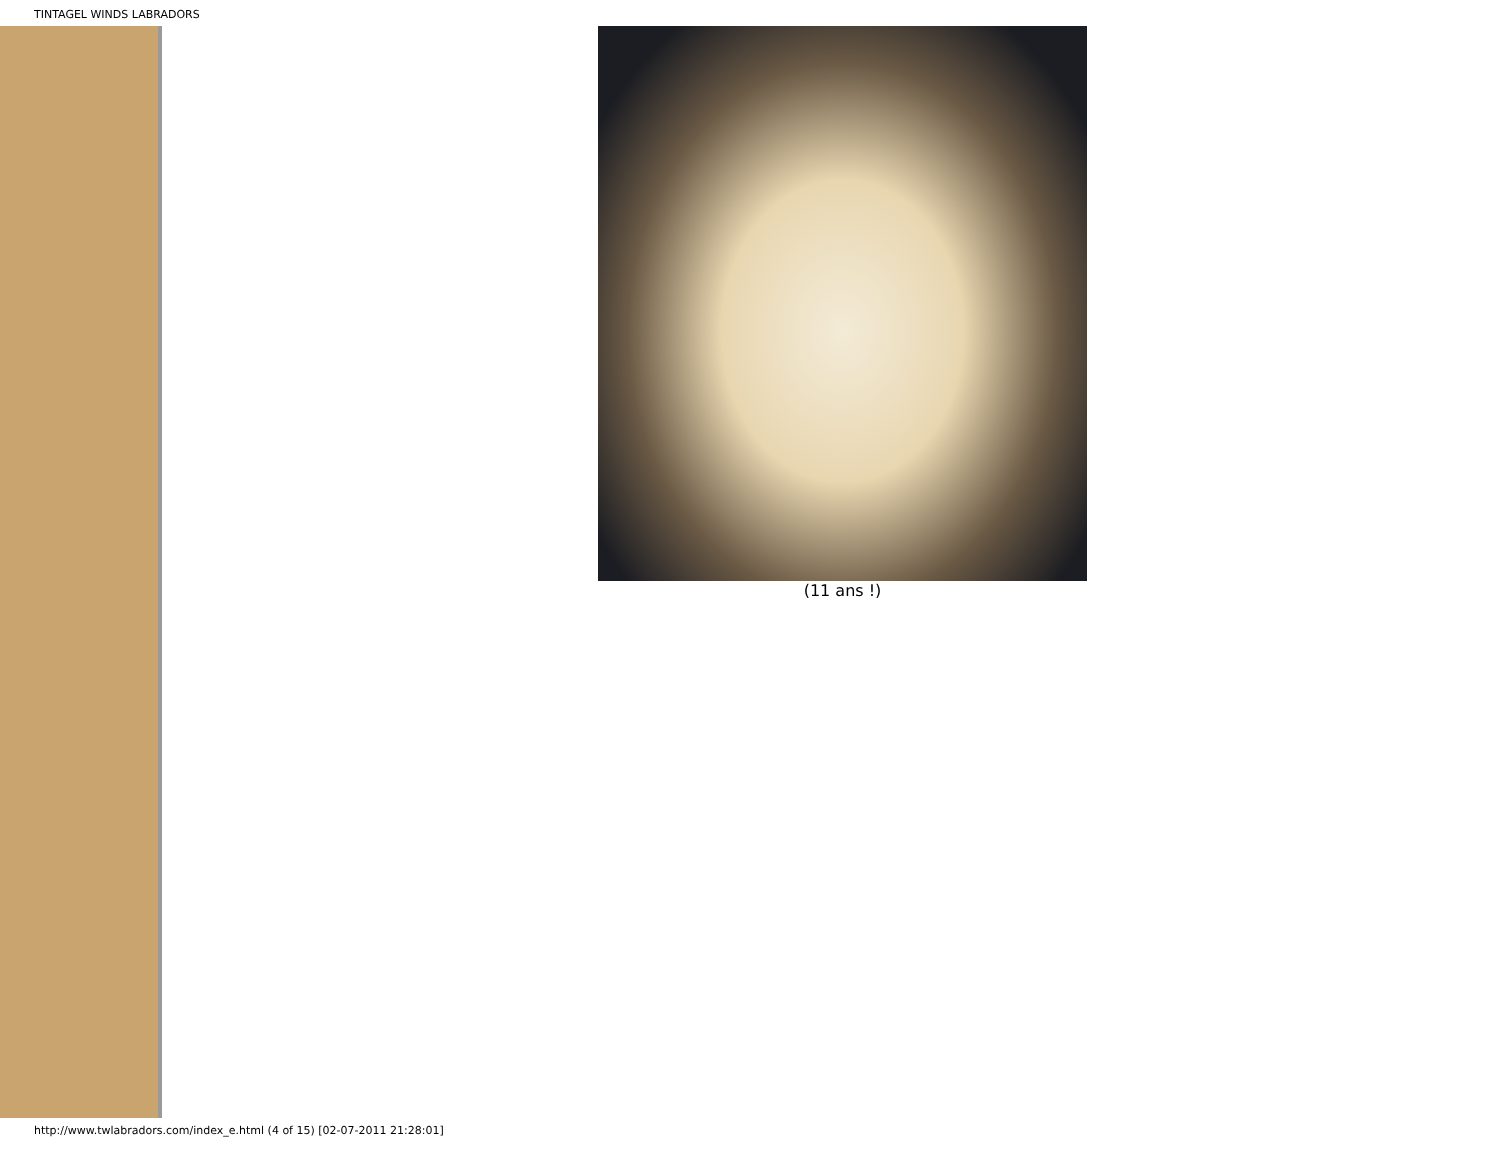TINTAGEL WINDS LABRADORS
(11 ans !)
http://www.twlabradors.com/index_e.html (4 of 15) [02-07-2011 21:28:01]